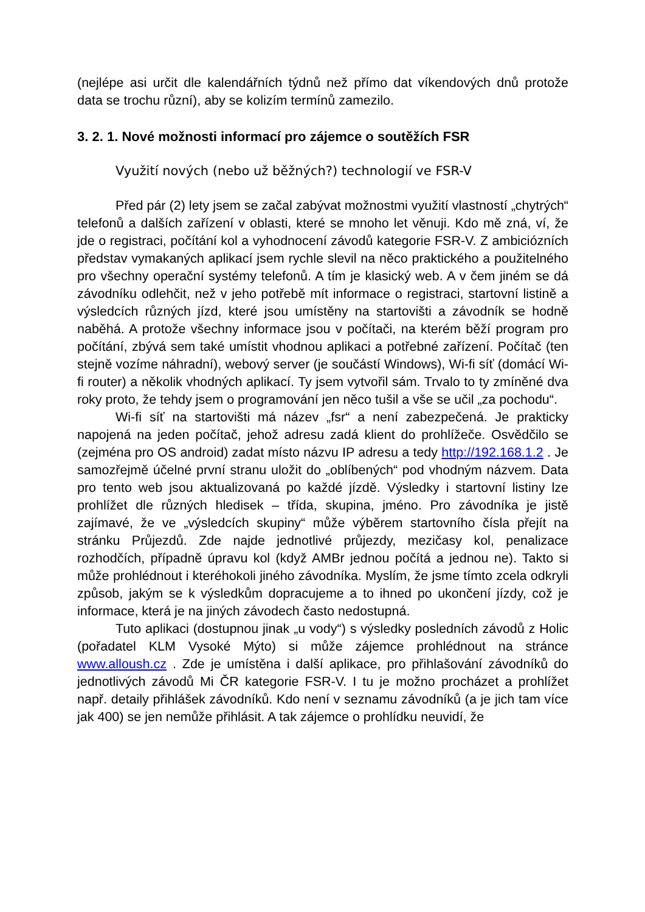(nejlépe asi určit dle kalendářních týdnů než přímo dat víkendových dnů protože data se trochu různí), aby se kolizím termínů zamezilo.
3. 2. 1. Nové možnosti informací pro zájemce o soutěžích FSR
Využití nových (nebo už běžných?) technologií ve FSR-V
Před pár (2) lety jsem se začal zabývat možnostmi využití vlastností „chytrých“ telefonů a dalších zařízení v oblasti, které se mnoho let věnuji. Kdo mě zná, ví, že jde o registraci, počítání kol a vyhodnocení závodů kategorie FSR-V. Z ambiciózních představ vymakaných aplikací jsem rychle slevil na něco praktického a použitelného pro všechny operační systémy telefonů. A tím je klasický web. A v čem jiném se dá závodníku odlehčit, než v jeho potřebě mít informace o registraci, startovní listině a výsledcích různých jízd, které jsou umístěny na startovišti a závodník se hodně naběhá. A protože všechny informace jsou v počítači, na kterém běží program pro počítání, zbývá sem také umístit vhodnou aplikaci a potřebné zařízení. Počítač (ten stejně vozíme náhradní), webový server (je součástí Windows), Wi-fi síť (domácí Wi-fi router) a několik vhodných aplikací. Ty jsem vytvořil sám. Trvalo to ty zmíněné dva roky proto, že tehdy jsem o programování jen něco tušil a vše se učil „za pochodu“.
Wi-fi síť na startovišti má název „fsr“ a není zabezpečená. Je prakticky napojená na jeden počítač, jehož adresu zadá klient do prohlížeče. Osvědčilo se (zejména pro OS android) zadat místo názvu IP adresu a tedy http://192.168.1.2 . Je samozřejmě účelné první stranu uložit do „oblíbených“ pod vhodným názvem. Data pro tento web jsou aktualizovaná po každé jízdě. Výsledky i startovní listiny lze prohlížet dle různých hledisek – třída, skupina, jméno. Pro závodníka je jistě zajímavé, že ve „výsledcích skupiny“ může výběrem startovního čísla přejít na stránku Průjezdů. Zde najde jednotlivé průjezdy, mezičasy kol, penalizace rozhodčích, případně úpravu kol (když AMBr jednou počítá a jednou ne). Takto si může prohlédnout i kteréhokoli jiného závodníka. Myslím, že jsme tímto zcela odkryli způsob, jakým se k výsledkům dopracujeme a to ihned po ukončení jízdy, což je informace, která je na jiných závodech často nedostupná.
Tuto aplikaci (dostupnou jinak „u vody“) s výsledky posledních závodů z Holic (pořadatel KLM Vysoké Mýto) si může zájemce prohlédnout na stránce www.alloush.cz . Zde je umístěna i další aplikace, pro přihlašování závodníků do jednotlivých závodů Mi ČR kategorie FSR-V. I tu je možno procházet a prohlížet např. detaily přihlášek závodníků. Kdo není v seznamu závodníků (a je jich tam více jak 400) se jen nemůže přihlásit. A tak zájemce o prohlídku neuvidí, že